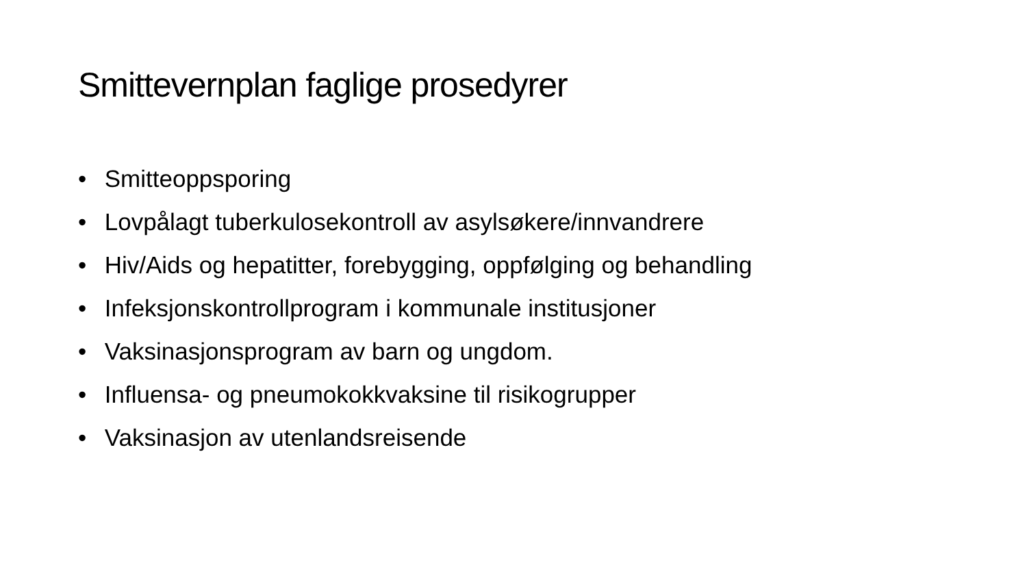Smittevernplan faglige prosedyrer
• Smitteoppsporing
• Lovpålagt tuberkulosekontroll av asylsøkere/innvandrere
• Hiv/Aids og hepatitter, forebygging, oppfølging og behandling
• Infeksjonskontrollprogram i kommunale institusjoner
• Vaksinasjonsprogram av barn og ungdom.
• Influensa- og pneumokokkvaksine til risikogrupper
• Vaksinasjon av utenlandsreisende